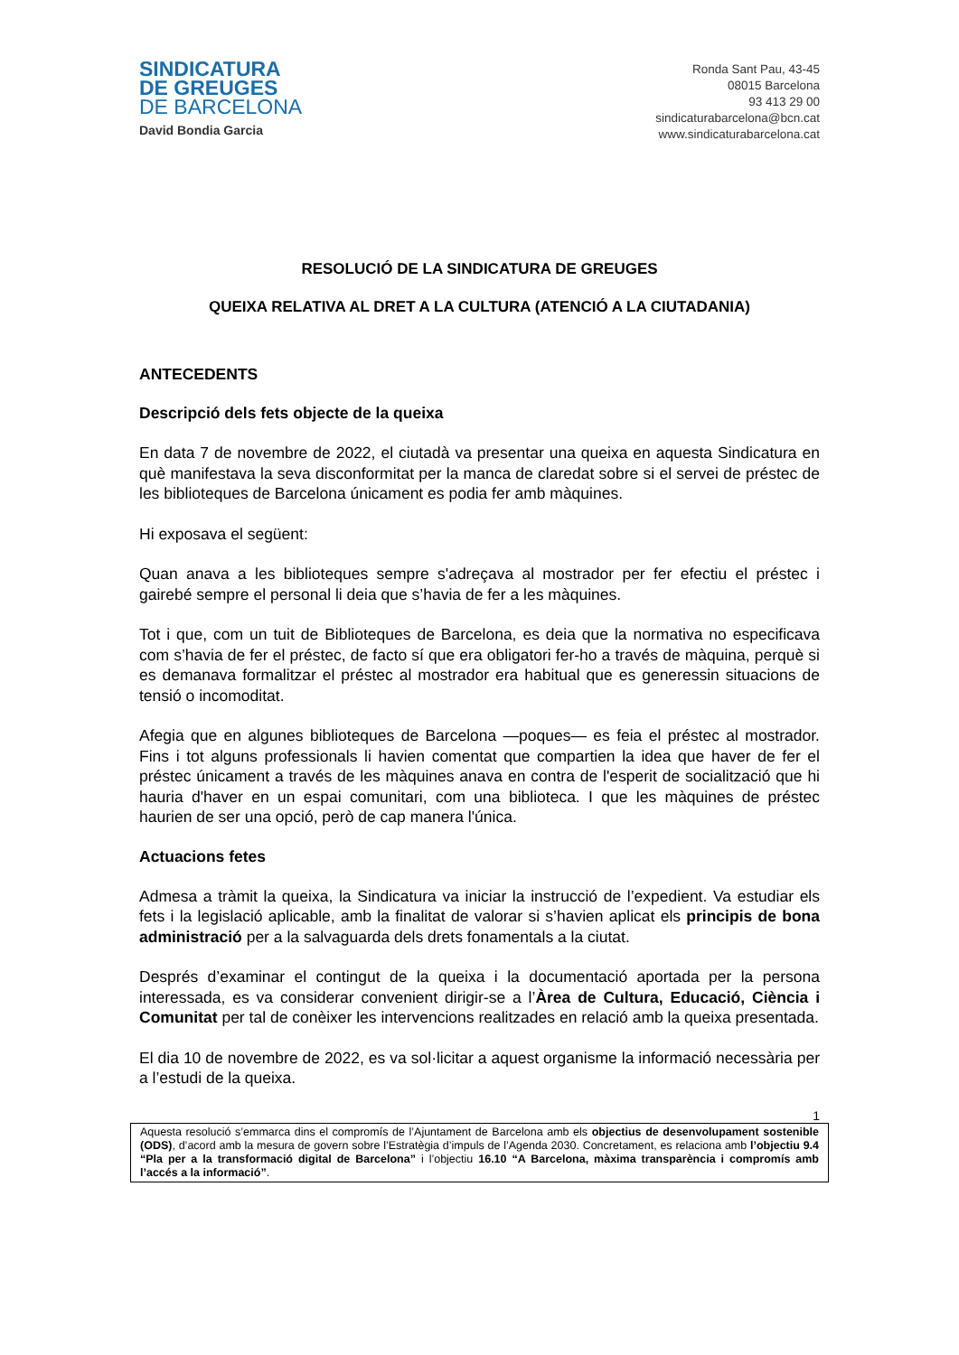SINDICATURA
DE GREUGES
DE BARCELONA
David Bondia Garcia
Ronda Sant Pau, 43-45
08015 Barcelona
93 413 29 00
sindicaturabarcelona@bcn.cat
www.sindicaturabarcelona.cat
RESOLUCIÓ DE LA SINDICATURA DE GREUGES
QUEIXA RELATIVA AL DRET A LA CULTURA (ATENCIÓ A LA CIUTADANIA)
ANTECEDENTS
Descripció dels fets objecte de la queixa
En data 7 de novembre de 2022, el ciutadà va presentar una queixa en aquesta Sindicatura en què manifestava la seva disconformitat per la manca de claredat sobre si el servei de préstec de les biblioteques de Barcelona únicament es podia fer amb màquines.
Hi exposava el següent:
Quan anava a les biblioteques sempre s'adreçava al mostrador per fer efectiu el préstec i gairebé sempre el personal li deia que s’havia de fer a les màquines.
Tot i que, com un tuit de Biblioteques de Barcelona, es deia que la normativa no especificava com s’havia de fer el préstec, de facto sí que era obligatori fer-ho a través de màquina, perquè si es demanava formalitzar el préstec al mostrador era habitual que es generessin situacions de tensió o incomoditat.
Afegia que en algunes biblioteques de Barcelona —poques— es feia el préstec al mostrador. Fins i tot alguns professionals li havien comentat que compartien la idea que haver de fer el préstec únicament a través de les màquines anava en contra de l'esperit de socialització que hi hauria d'haver en un espai comunitari, com una biblioteca. I que les màquines de préstec haurien de ser una opció, però de cap manera l'única.
Actuacions fetes
Admesa a tràmit la queixa, la Sindicatura va iniciar la instrucció de l’expedient. Va estudiar els fets i la legislació aplicable, amb la finalitat de valorar si s’havien aplicat els principis de bona administració per a la salvaguarda dels drets fonamentals a la ciutat.
Després d’examinar el contingut de la queixa i la documentació aportada per la persona interessada, es va considerar convenient dirigir-se a l’Àrea de Cultura, Educació, Ciència i Comunitat per tal de conèixer les intervencions realitzades en relació amb la queixa presentada.
El dia 10 de novembre de 2022, es va sol·licitar a aquest organisme la informació necessària per a l’estudi de la queixa.
1
Aquesta resolució s’emmarca dins el compromís de l’Ajuntament de Barcelona amb els objectius de desenvolupament sostenible (ODS), d’acord amb la mesura de govern sobre l’Estratègia d’impuls de l’Agenda 2030. Concretament, es relaciona amb l’objectiu 9.4 “Pla per a la transformació digital de Barcelona” i l’objectiu 16.10 “A Barcelona, màxima transparència i compromís amb l’accés a la informació”.